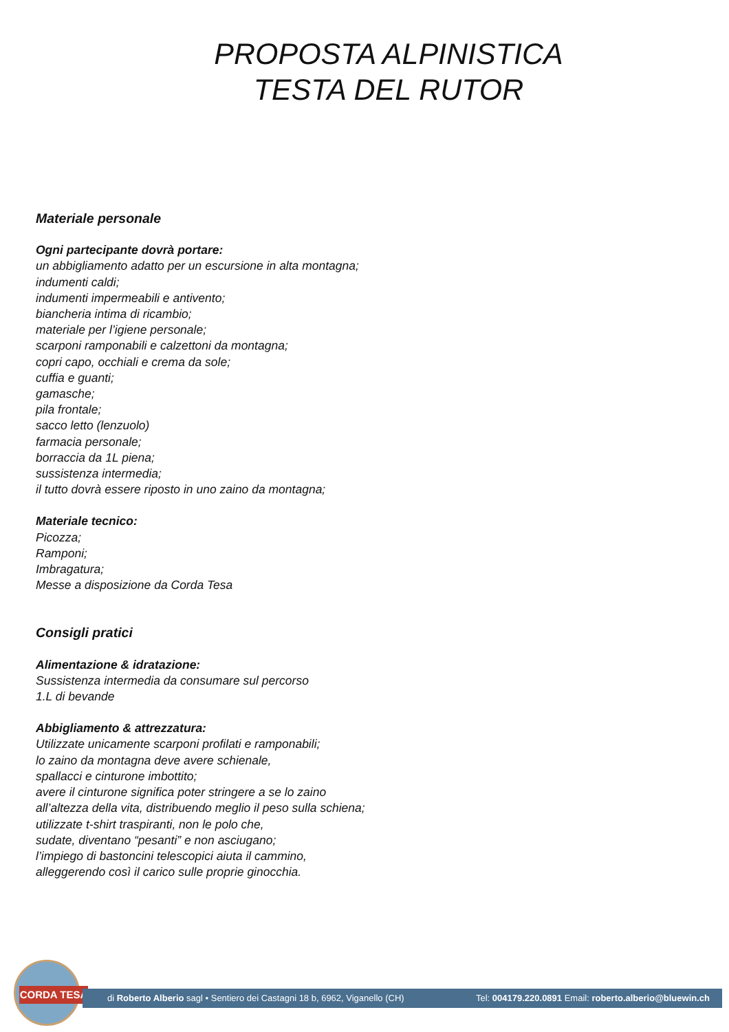PROPOSTA ALPINISTICA
TESTA DEL RUTOR
Materiale personale
Ogni partecipante dovrà portare:
un abbigliamento adatto per un escursione in alta montagna;
indumenti caldi;
indumenti impermeabili e antivento;
biancheria intima di ricambio;
materiale per l’igiene personale;
scarponi ramponabili e calzettoni da montagna;
copri capo, occhiali e crema da sole;
cuffia e guanti;
gamasche;
pila frontale;
sacco letto (lenzuolo)
farmacia personale;
borraccia da 1L piena;
sussistenza intermedia;
il tutto dovrà essere riposto in uno zaino da montagna;
Materiale tecnico:
Picozza;
Ramponi;
Imbragatura;
Messe a disposizione da Corda Tesa
Consigli pratici
Alimentazione & idratazione:
Sussistenza intermedia da consumare sul percorso
1.L di bevande
Abbigliamento & attrezzatura:
Utilizzate unicamente scarponi profilati e ramponabili;
lo zaino da montagna deve avere schienale,
spallacci e cinturone imbottito;
avere il cinturone significa poter stringere a se lo zaino
all’altezza della vita, distribuendo meglio il peso sulla schiena;
utilizzate t-shirt traspiranti, non le polo che,
sudate, diventano “pesanti” e non asciugano;
l’impiego di bastoncini telescopici aiuta il cammino,
alleggerendo così il carico sulle proprie ginocchia.
CORDA TESA
di Roberto Alberio sagl • Sentiero dei Castagni 18 b, 6962, Viganello (CH) Tel: 004179.220.0891 Email: roberto.alberio@bluewin.ch